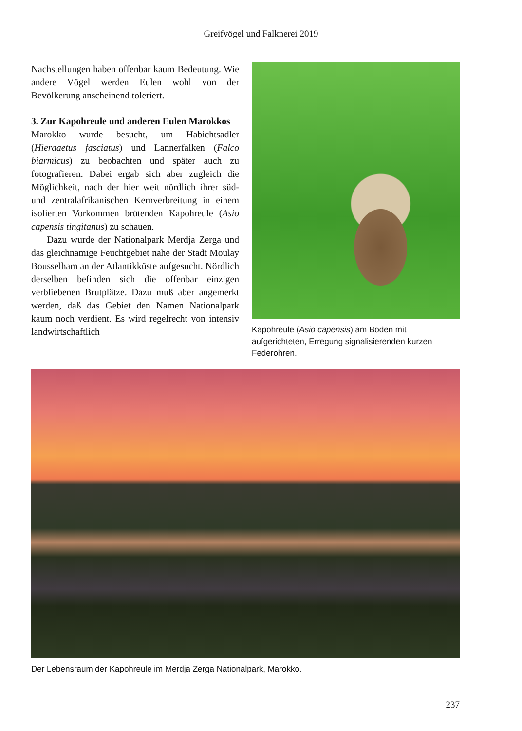Greifvögel und Falknerei 2019
Nachstellungen haben offenbar kaum Bedeutung. Wie andere Vögel werden Eulen wohl von der Bevölkerung anscheinend toleriert.
3. Zur Kapohreule und anderen Eulen Marokkos
Marokko wurde besucht, um Habichtsadler (Hieraaetus fasciatus) und Lannerfalken (Falco biarmicus) zu beobachten und später auch zu fotografieren. Dabei ergab sich aber zugleich die Möglichkeit, nach der hier weit nördlich ihrer süd- und zentralafrikanischen Kernverbreitung in einem isolierten Vorkommen brütenden Kapohreule (Asio capensis tingitanus) zu schauen.
Dazu wurde der Nationalpark Merdja Zerga und das gleichnamige Feuchtgebiet nahe der Stadt Moulay Bousselham an der Atlantikküste aufgesucht. Nördlich derselben befinden sich die offenbar einzigen verbliebenen Brutplätze. Dazu muß aber angemerkt werden, daß das Gebiet den Namen Nationalpark kaum noch verdient. Es wird regelrecht von intensiv landwirtschaftlich
Kapohreule (Asio capensis) am Boden mit aufgerichteten, Erregung signalisierenden kurzen Federohren.
Der Lebensraum der Kapohreule im Merdja Zerga Nationalpark, Marokko.
237